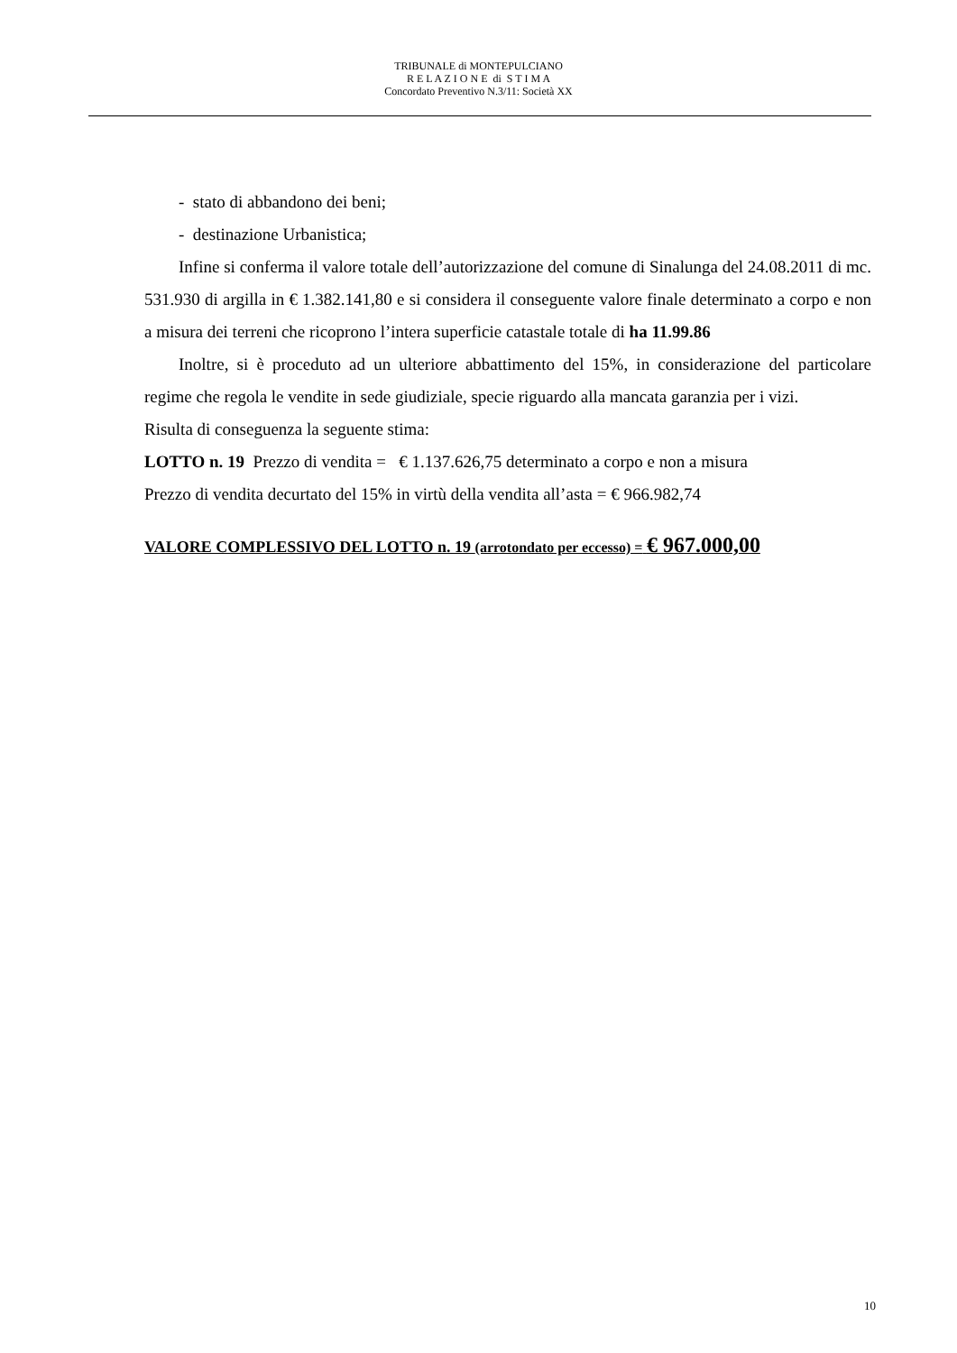TRIBUNALE di MONTEPULCIANO
R E L A Z I O N E di S T I M A
Concordato Preventivo N.3/11: Società XX
- stato di abbandono dei beni;
- destinazione Urbanistica;
Infine si conferma il valore totale dell’autorizzazione del comune di Sinalunga del 24.08.2011 di mc. 531.930 di argilla in € 1.382.141,80 e si considera il conseguente valore finale determinato a corpo e non a misura dei terreni che ricoprono l’intera superficie catastale totale di ha 11.99.86
Inoltre, si è proceduto ad un ulteriore abbattimento del 15%, in considerazione del particolare regime che regola le vendite in sede giudiziale, specie riguardo alla mancata garanzia per i vizi.
Risulta di conseguenza la seguente stima:
LOTTO n. 19 Prezzo di vendita = € 1.137.626,75 determinato a corpo e non a misura
Prezzo di vendita decurtato del 15% in virtù della vendita all’asta = € 966.982,74
VALORE COMPLESSIVO DEL LOTTO n. 19 (arrotondato per eccesso) = € 967.000,00
10